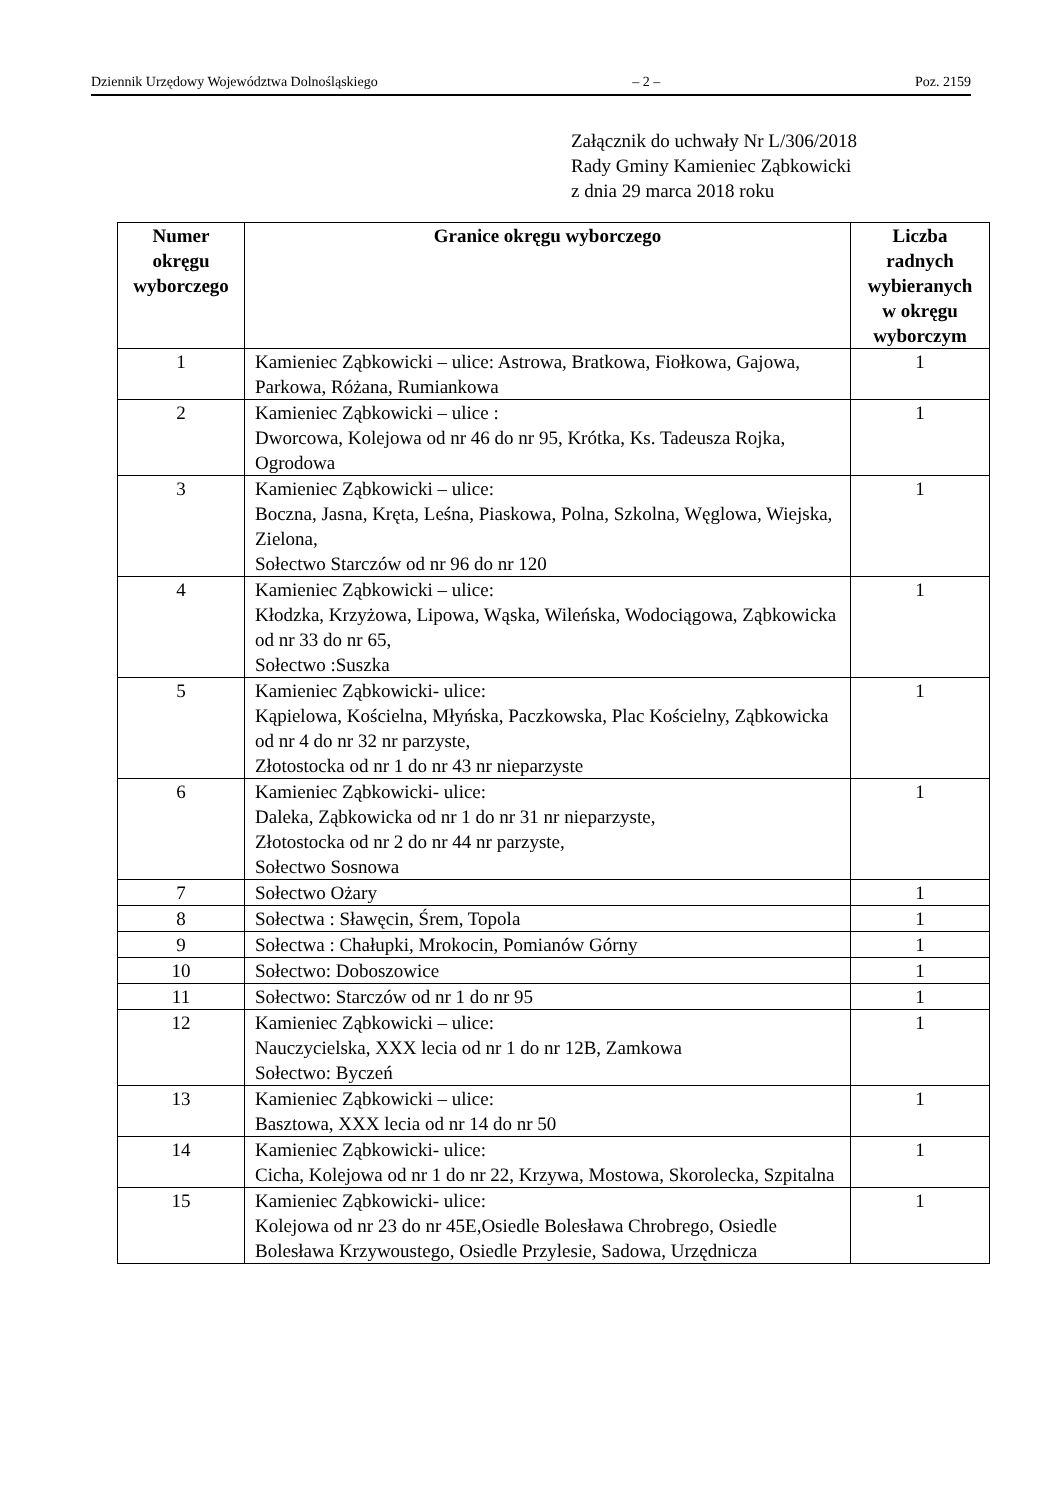Dziennik Urzędowy Województwa Dolnośląskiego – 2 – Poz. 2159
Załącznik do uchwały Nr L/306/2018
Rady Gminy Kamieniec Ząbkowicki
z dnia 29 marca 2018 roku
| Numer okręgu wyborczego | Granice okręgu wyborczego | Liczba radnych wybieranych w okręgu wyborczym |
| --- | --- | --- |
| 1 | Kamieniec Ząbkowicki – ulice: Astrowa, Bratkowa, Fiołkowa, Gajowa, Parkowa, Różana, Rumiankowa | 1 |
| 2 | Kamieniec Ząbkowicki – ulice : Dworcowa, Kolejowa od nr 46 do nr 95, Krótka, Ks. Tadeusza Rojka, Ogrodowa | 1 |
| 3 | Kamieniec Ząbkowicki – ulice: Boczna, Jasna, Kręta, Leśna, Piaskowa, Polna, Szkolna, Węglowa, Wiejska, Zielona, Sołectwo Starczów od nr 96 do nr 120 | 1 |
| 4 | Kamieniec Ząbkowicki – ulice: Kłodzka, Krzyżowa, Lipowa, Wąska, Wileńska, Wodociągowa, Ząbkowicka od nr 33 do nr 65, Sołectwo :Suszka | 1 |
| 5 | Kamieniec Ząbkowicki- ulice: Kąpielowa, Kościelna, Młyńska, Paczkowska, Plac Kościelny, Ząbkowicka od nr 4 do nr 32 nr parzyste, Złotostocka od nr 1 do nr 43 nr nieparzyste | 1 |
| 6 | Kamieniec Ząbkowicki- ulice: Daleka, Ząbkowicka od nr 1 do nr 31 nr nieparzyste, Złotostocka od nr 2 do nr 44 nr parzyste, Sołectwo Sosnowa | 1 |
| 7 | Sołectwo Ożary | 1 |
| 8 | Sołectwa : Sławęcin, Śrem, Topola | 1 |
| 9 | Sołectwa : Chałupki, Mrokocin, Pomianów Górny | 1 |
| 10 | Sołectwo: Doboszowice | 1 |
| 11 | Sołectwo: Starczów od nr 1 do nr 95 | 1 |
| 12 | Kamieniec Ząbkowicki – ulice: Nauczycielska, XXX lecia od nr 1 do nr 12B, Zamkowa Sołectwo: Byczeń | 1 |
| 13 | Kamieniec Ząbkowicki – ulice: Basztowa, XXX lecia od nr 14 do nr 50 | 1 |
| 14 | Kamieniec Ząbkowicki- ulice: Cicha, Kolejowa od nr 1 do nr 22, Krzywa, Mostowa, Skorolecka, Szpitalna | 1 |
| 15 | Kamieniec Ząbkowicki- ulice: Kolejowa od nr 23 do nr 45E,Osiedle Bolesława Chrobrego, Osiedle Bolesława Krzywoustego, Osiedle Przylesie, Sadowa, Urzędnicza | 1 |